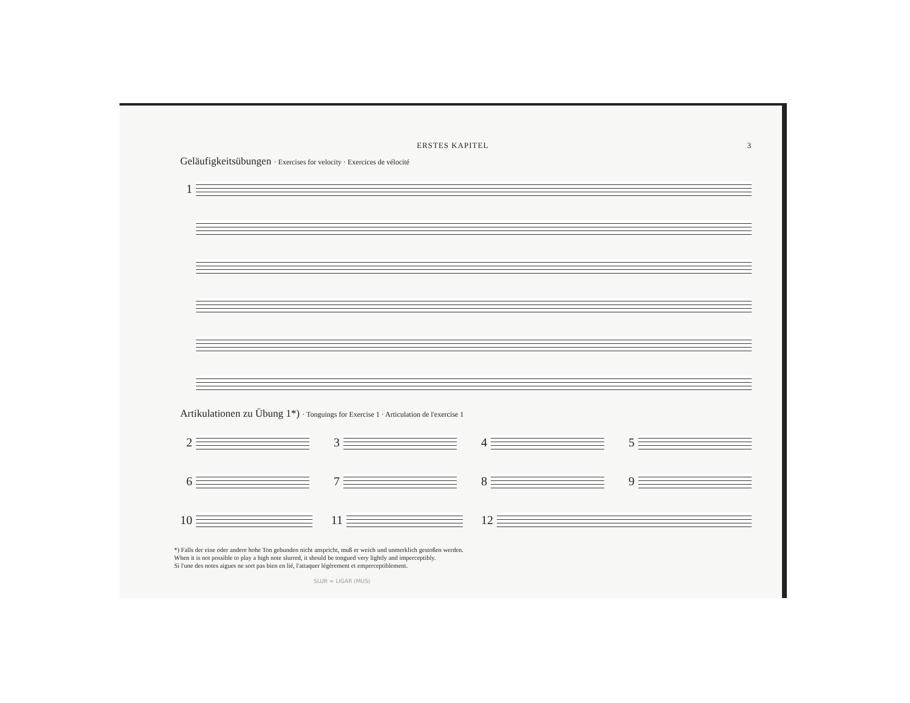ERSTES KAPITEL 3
Geläufigkeitsübungen · Exercises for velocity · Exercices de vélocité
1
Artikulationen zu Übung 1*) · Tonguings for Exercise 1 · Articulation de l'exercise 1
2 3 4 5
6 7 8 9
10 11 12
*) Falls der eine oder andere hohe Ton gebunden nicht anspricht, muß er weich und unmerklich gestoßen werden.
When it is not possible to play a high note slurred, it should be tongued very lightly and imperceptibly.
Si l'une des notes aigues ne sort pas bien en lié, l'attaquer légèrement et emperceptiblement.
SLUR = LIGAR (MUS)